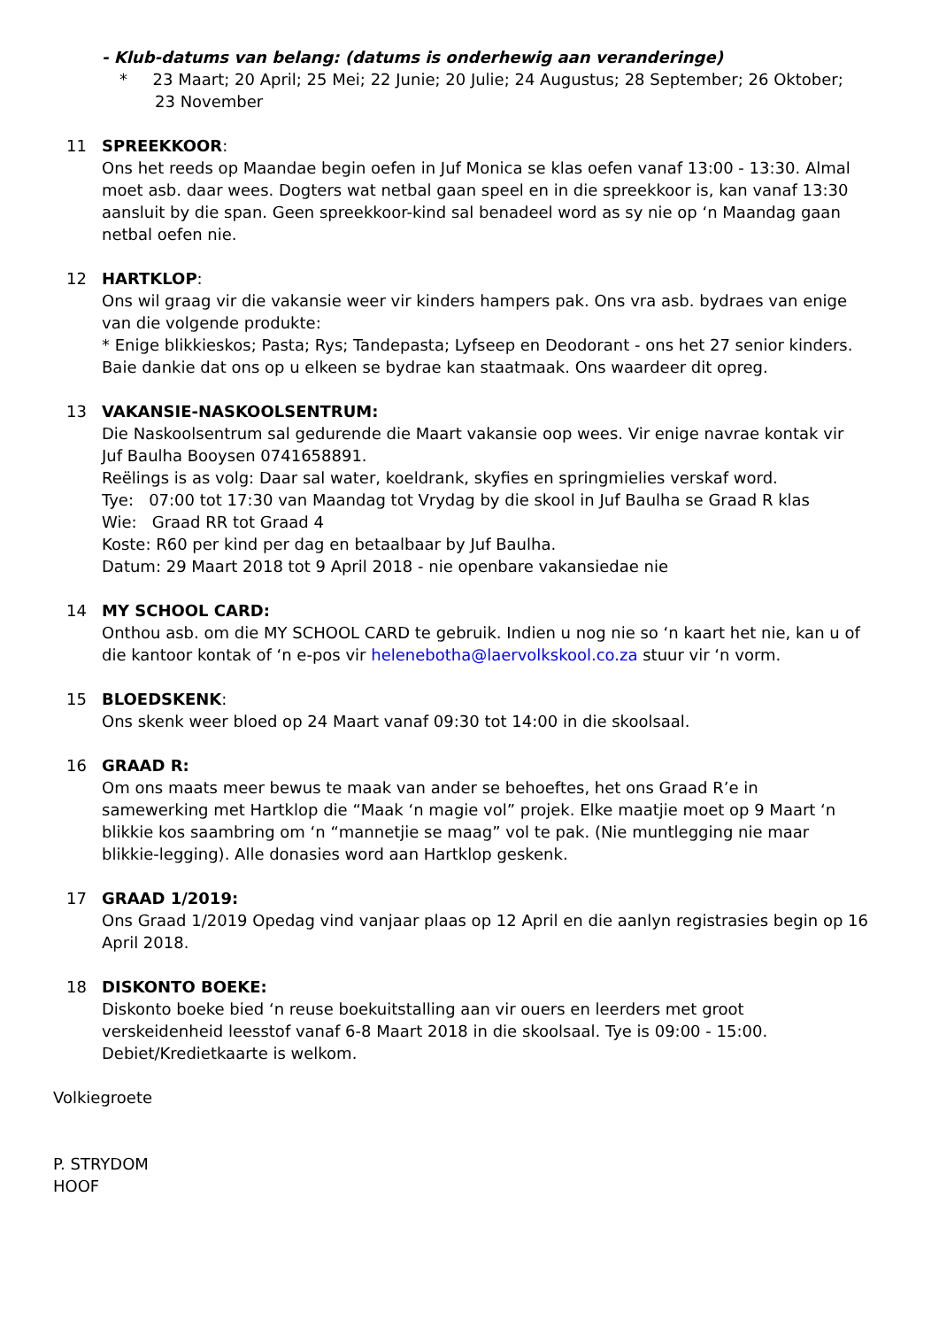- Klub-datums van belang: (datums is onderhewig aan veranderinge)
* 23 Maart; 20 April; 25 Mei; 22 Junie; 20 Julie; 24 Augustus; 28 September; 26 Oktober; 23 November
11 SPREEKKOOR:
Ons het reeds op Maandae begin oefen in Juf Monica se klas oefen vanaf 13:00 - 13:30. Almal moet asb. daar wees. Dogters wat netbal gaan speel en in die spreekkoor is, kan vanaf 13:30 aansluit by die span. Geen spreekkoor-kind sal benadeel word as sy nie op ‘n Maandag gaan netbal oefen nie.
12 HARTKLOP:
Ons wil graag vir die vakansie weer vir kinders hampers pak. Ons vra asb. bydraes van enige van die volgende produkte:
* Enige blikkieskos; Pasta; Rys; Tandepasta; Lyfseep en Deodorant - ons het 27 senior kinders.
Baie dankie dat ons op u elkeen se bydrae kan staatmaak. Ons waardeer dit opreg.
13 VAKANSIE-NASKOOLSENTRUM:
Die Naskoolsentrum sal gedurende die Maart vakansie oop wees. Vir enige navrae kontak vir Juf Baulha Booysen 0741658891.
Reëlings is as volg: Daar sal water, koeldrank, skyfies en springmielies verskaf word.
Tye: 07:00 tot 17:30 van Maandag tot Vrydag by die skool in Juf Baulha se Graad R klas
Wie: Graad RR tot Graad 4
Koste: R60 per kind per dag en betaalbaar by Juf Baulha.
Datum: 29 Maart 2018 tot 9 April 2018 - nie openbare vakansiedae nie
14 MY SCHOOL CARD:
Onthou asb. om die MY SCHOOL CARD te gebruik. Indien u nog nie so ‘n kaart het nie, kan u of die kantoor kontak of ‘n e-pos vir helenebotha@laervolkskool.co.za stuur vir ‘n vorm.
15 BLOEDSKENK:
Ons skenk weer bloed op 24 Maart vanaf 09:30 tot 14:00 in die skoolsaal.
16 GRAAD R:
Om ons maats meer bewus te maak van ander se behoeftes, het ons Graad R’e in samewerking met Hartklop die “Maak ‘n magie vol” projek. Elke maatjie moet op 9 Maart ‘n blikkie kos saambring om ‘n “mannetjie se maag” vol te pak. (Nie muntlegging nie maar blikkie-legging). Alle donasies word aan Hartklop geskenk.
17 GRAAD 1/2019:
Ons Graad 1/2019 Opedag vind vanjaar plaas op 12 April en die aanlyn registrasies begin op 16 April 2018.
18 DISKONTO BOEKE:
Diskonto boeke bied ‘n reuse boekuitstalling aan vir ouers en leerders met groot verskeidenheid leesstof vanaf 6-8 Maart 2018 in die skoolsaal. Tye is 09:00 - 15:00. Debiet/Kredietkaarte is welkom.
Volkiegroete
P. STRYDOM
HOOF